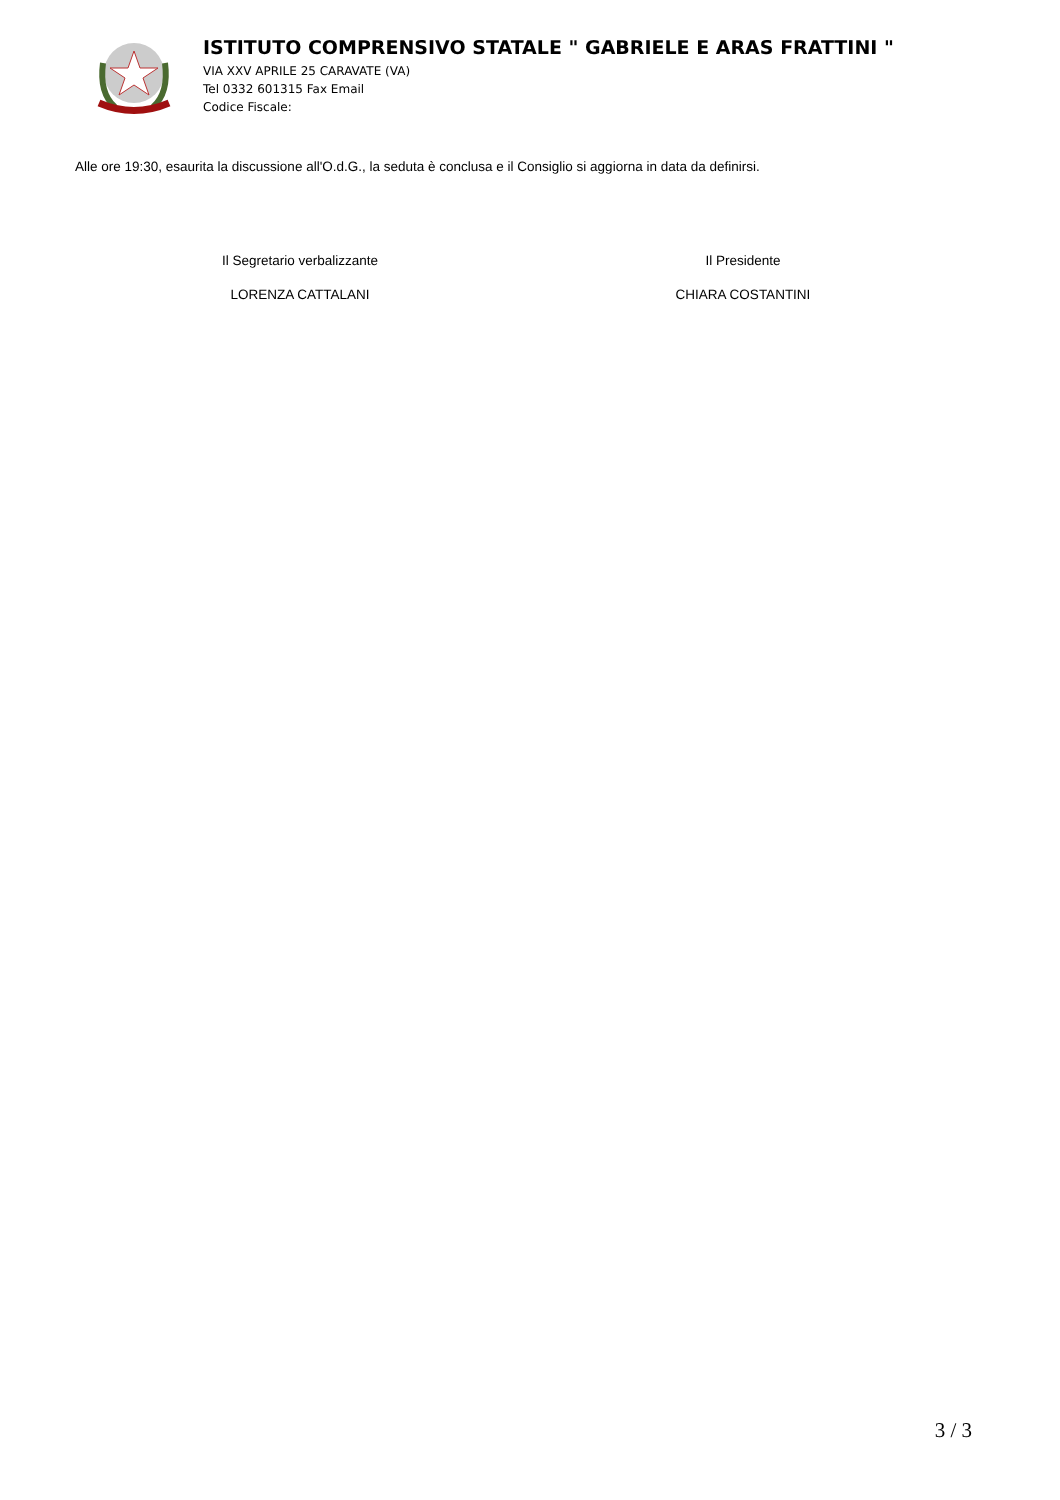ISTITUTO COMPRENSIVO STATALE " GABRIELE E ARAS FRATTINI "
VIA XXV APRILE 25 CARAVATE (VA)
Tel 0332 601315 Fax Email
Codice Fiscale:
Alle ore 19:30, esaurita la discussione all'O.d.G., la seduta è conclusa e il Consiglio si aggiorna in data da definirsi.
Il Segretario verbalizzante
LORENZA CATTALANI
Il Presidente
CHIARA COSTANTINI
3 / 3